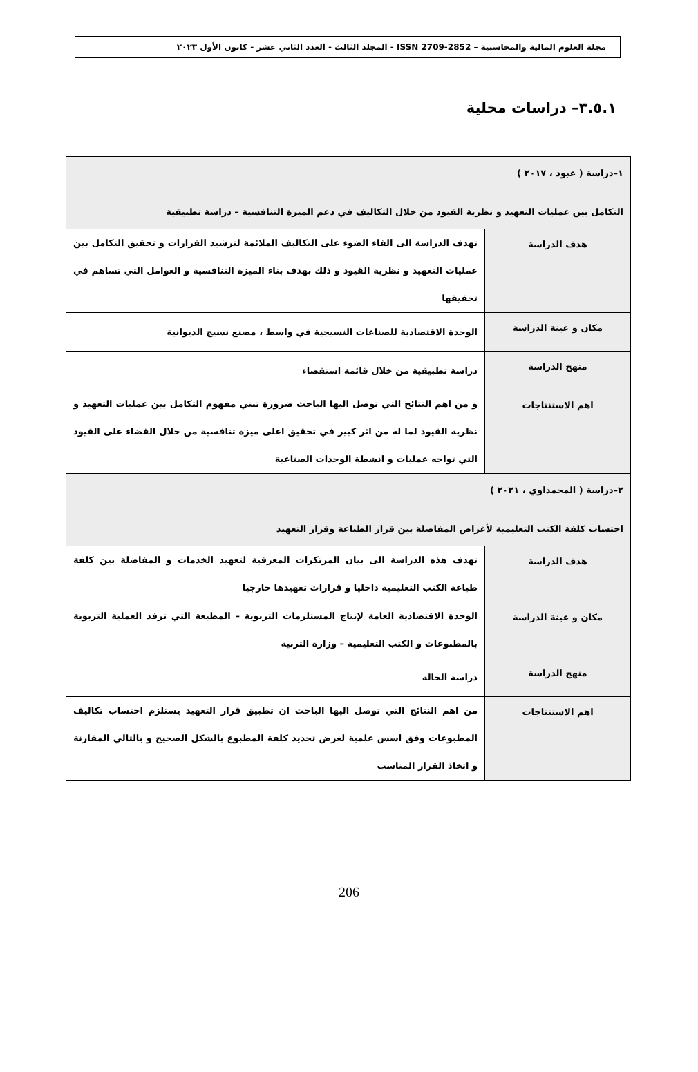مجلة العلوم المالية والمحاسبية – ISSN 2709-2852 - المجلد الثالث - العدد الثاني عشر - كانون الأول ٢٠٢٣
٣.٥.١– دراسات محلية
| ١–دراسة ( عبود ، ٢٠١٧ ) التكامل بين عمليات التعهيد و نظرية القيود من خلال التكاليف في دعم الميزة التنافسية – دراسة تطبيقية | |
| هدف الدراسة | تهدف الدراسة الى القاء الضوء على التكاليف الملائمة لترشيد القرارات و تحقيق التكامل بين عمليات التعهيد و نظرية القيود و ذلك بهدف بناء الميزة التنافسية و العوامل التي تساهم في تحقيقها |
| مكان و عينة الدراسة | الوحدة الاقتصادية للصناعات النسيجية في واسط ، مصنع نسيج الديوانية |
| منهج الدراسة | دراسة تطبيقية من خلال قائمة استقصاء |
| اهم الاستنتاجات | و من اهم النتائج التي توصل اليها الباحث ضرورة تبني مفهوم التكامل بين عمليات التعهيد و نظرية القيود لما له من اثر كبير في تحقيق اعلى ميزة تنافسية من خلال القضاء على القيود التي تواجه عمليات و انشطة الوحدات الصناعية |
| ٢–دراسة ( المحمداوي ، ٢٠٢١ ) احتساب كلفة الكتب التعليمية لأغراض المفاضلة بين قرار الطباعة وقرار التعهيد | |
| هدف الدراسة | تهدف هذه الدراسة الى بيان المرتكزات المعرفية لتعهيد الخدمات و المفاضلة بين كلفة طباعة الكتب التعليمية داخليا و قرارات تعهيدها خارجيا |
| مكان و عينة الدراسة | الوحدة الاقتصادية العامة لإنتاج المستلزمات التربوية – المطبعة التي ترفد العملية التربوية بالمطبوعات و الكتب التعليمية – وزارة التربية |
| منهج الدراسة | دراسة الحالة |
| اهم الاستنتاجات | من اهم النتائج التي توصل اليها الباحث ان تطبيق قرار التعهيد يستلزم احتساب تكاليف المطبوعات وفق اسس علمية لغرض تحديد كلفة المطبوع بالشكل الصحيح و بالتالي المقارنة و اتخاذ القرار المناسب |
206